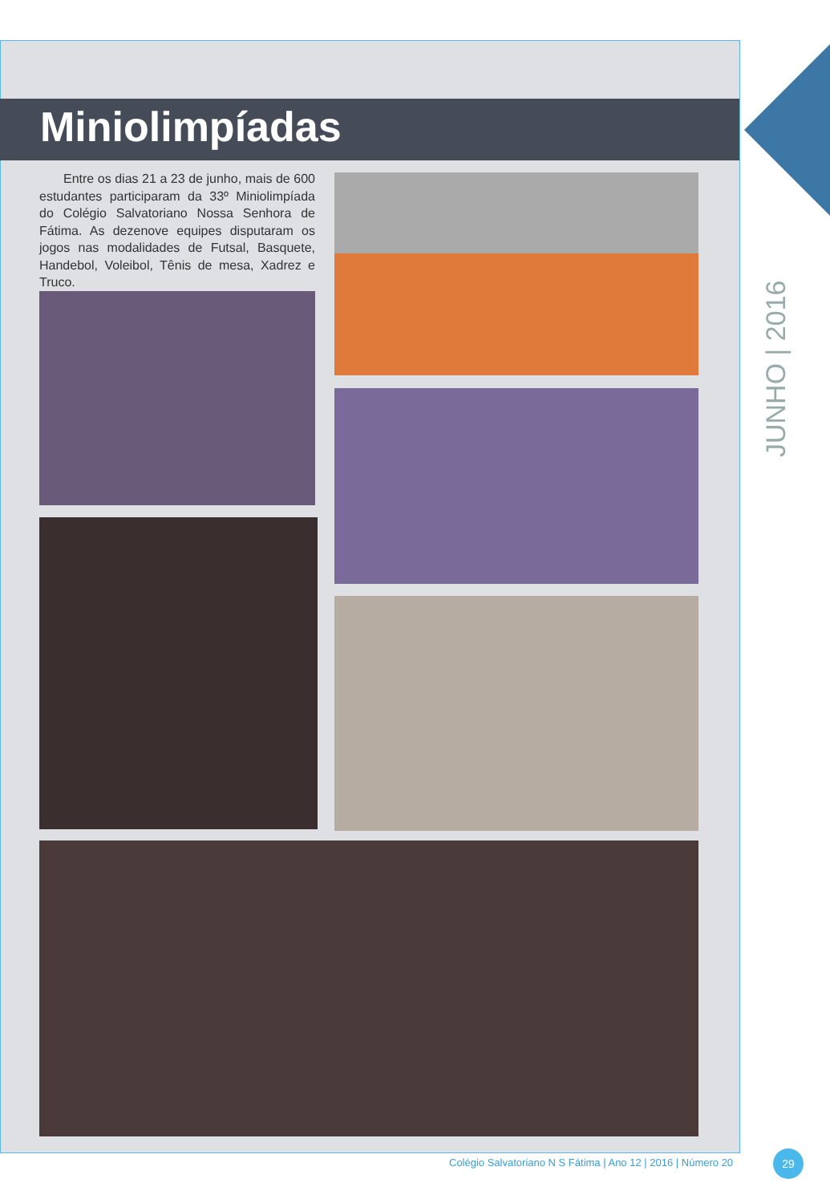Miniolimpíadas
Entre os dias 21 a 23 de junho, mais de 600 estudantes participaram da 33º Miniolimpíada do Colégio Salvatoriano Nossa Senhora de Fátima. As dezenove equipes disputaram os jogos nas modalidades de Futsal, Basquete, Handebol, Voleibol, Tênis de mesa, Xadrez e Truco.
JUNHO | 2016
Colégio Salvatoriano N S Fátima | Ano 12 | 2016 | Número 20
29